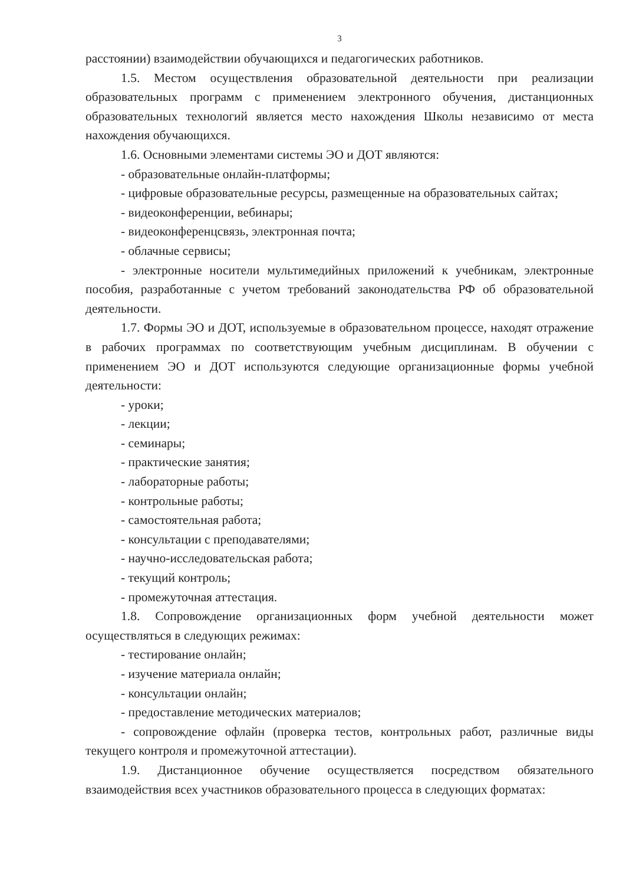3
расстоянии) взаимодействии обучающихся и педагогических работников.
1.5. Местом осуществления образовательной деятельности при реализации образовательных программ с применением электронного обучения, дистанционных образовательных технологий является место нахождения Школы независимо от места нахождения обучающихся.
1.6. Основными элементами системы ЭО и ДОТ являются:
- образовательные онлайн-платформы;
- цифровые образовательные ресурсы, размещенные на образовательных сайтах;
- видеоконференции, вебинары;
- видеоконференцсвязь, электронная почта;
- облачные сервисы;
- электронные носители мультимедийных приложений к учебникам, электронные пособия, разработанные с учетом требований законодательства РФ об образовательной деятельности.
1.7. Формы ЭО и ДОТ, используемые в образовательном процессе, находят отражение в рабочих программах по соответствующим учебным дисциплинам. В обучении с применением ЭО и ДОТ используются следующие организационные формы учебной деятельности:
- уроки;
- лекции;
- семинары;
- практические занятия;
- лабораторные работы;
- контрольные работы;
- самостоятельная работа;
- консультации с преподавателями;
- научно-исследовательская работа;
- текущий контроль;
- промежуточная аттестация.
1.8. Сопровождение организационных форм учебной деятельности может осуществляться в следующих режимах:
- тестирование онлайн;
- изучение материала онлайн;
- консультации онлайн;
- предоставление методических материалов;
- сопровождение офлайн (проверка тестов, контрольных работ, различные виды текущего контроля и промежуточной аттестации).
1.9. Дистанционное обучение осуществляется посредством обязательного взаимодействия всех участников образовательного процесса в следующих форматах: